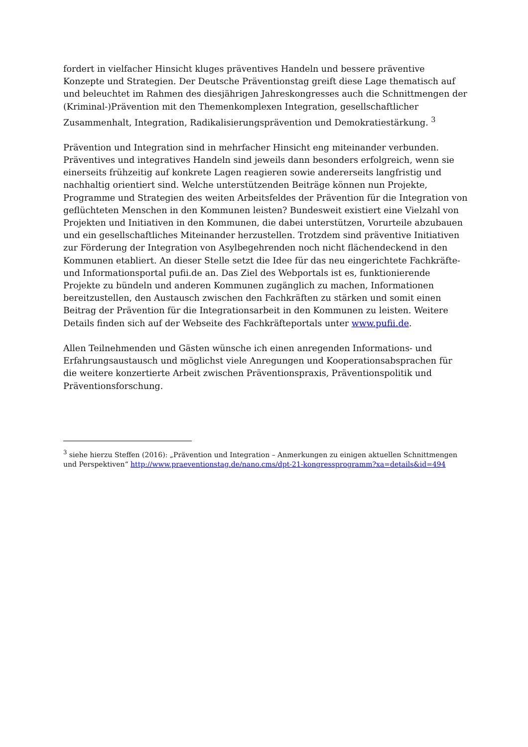fordert in vielfacher Hinsicht kluges präventives Handeln und bessere präventive Konzepte und Strategien. Der Deutsche Präventionstag greift diese Lage thematisch auf und beleuchtet im Rahmen des diesjährigen Jahreskongresses auch die Schnittmengen der (Kriminal-)Prävention mit den Themenkomplexen Integration, gesellschaftlicher Zusammenhalt, Integration, Radikalisierungsprävention und Demokratiestärkung. <sup>3</sup>
Prävention und Integration sind in mehrfacher Hinsicht eng miteinander verbunden. Präventives und integratives Handeln sind jeweils dann besonders erfolgreich, wenn sie einerseits frühzeitig auf konkrete Lagen reagieren sowie andererseits langfristig und nachhaltig orientiert sind. Welche unterstützenden Beiträge können nun Projekte, Programme und Strategien des weiten Arbeitsfeldes der Prävention für die Integration von geflüchteten Menschen in den Kommunen leisten? Bundesweit existiert eine Vielzahl von Projekten und Initiativen in den Kommunen, die dabei unterstützen, Vorurteile abzubauen und ein gesellschaftliches Miteinander herzustellen. Trotzdem sind präventive Initiativen zur Förderung der Integration von Asylbegehrenden noch nicht flächendeckend in den Kommunen etabliert. An dieser Stelle setzt die Idee für das neu eingerichtete Fachkräfte- und Informationsportal pufii.de an. Das Ziel des Webportals ist es, funktionierende Projekte zu bündeln und anderen Kommunen zugänglich zu machen, Informationen bereitzustellen, den Austausch zwischen den Fachkräften zu stärken und somit einen Beitrag der Prävention für die Integrationsarbeit in den Kommunen zu leisten. Weitere Details finden sich auf der Webseite des Fachkräfteportals unter www.pufii.de.
Allen Teilnehmenden und Gästen wünsche ich einen anregenden Informations- und Erfahrungsaustausch und möglichst viele Anregungen und Kooperationsabsprachen für die weitere konzertierte Arbeit zwischen Präventionspraxis, Präventionspolitik und Präventionsforschung.
<sup>3</sup> siehe hierzu Steffen (2016): „Prävention und Integration – Anmerkungen zu einigen aktuellen Schnittmengen und Perspektiven“ http://www.praeventionstag.de/nano.cms/dpt-21-kongressprogramm?xa=details&id=494